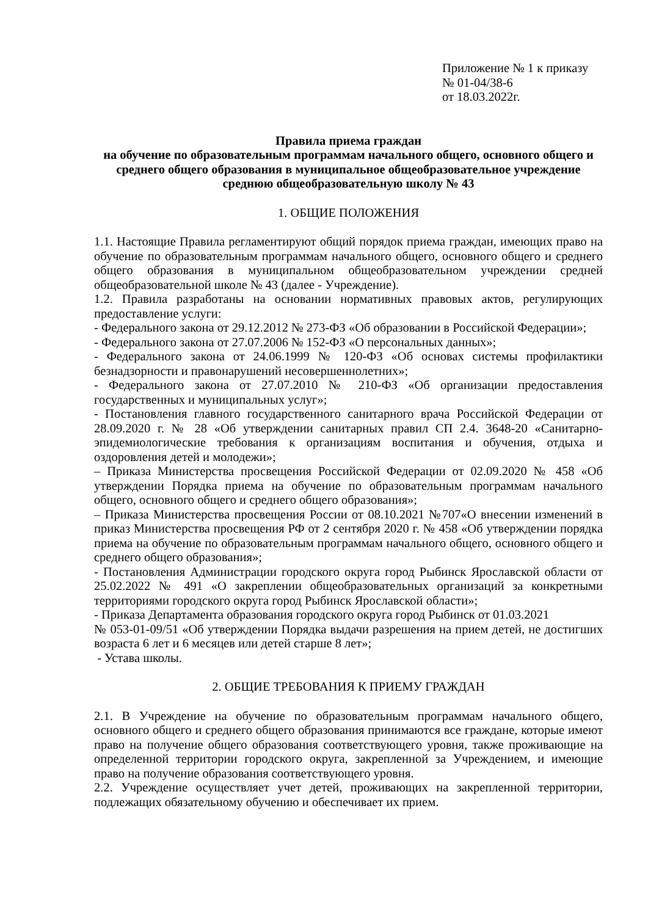Приложение № 1 к приказу
№ 01-04/38-6
от 18.03.2022г.
Правила приема граждан
на обучение по образовательным программам начального общего, основного общего и среднего общего образования в муниципальное общеобразовательное учреждение среднюю общеобразовательную школу № 43
1. ОБЩИЕ ПОЛОЖЕНИЯ
1.1. Настоящие Правила регламентируют общий порядок приема граждан, имеющих право на обучение по образовательным программам начального общего, основного общего и среднего общего образования в муниципальном общеобразовательном учреждении средней общеобразовательной школе № 43 (далее - Учреждение).
1.2. Правила разработаны на основании нормативных правовых актов, регулирующих предоставление услуги:
- Федерального закона от 29.12.2012 № 273-ФЗ «Об образовании в Российской Федерации»;
- Федерального закона от 27.07.2006 № 152-ФЗ «О персональных данных»;
- Федерального закона от 24.06.1999 № 120-ФЗ «Об основах системы профилактики безнадзорности и правонарушений несовершеннолетних»;
- Федерального закона от 27.07.2010 № 210-ФЗ «Об организации предоставления государственных и муниципальных услуг»;
- Постановления главного государственного санитарного врача Российской Федерации от 28.09.2020 г. № 28 «Об утверждении санитарных правил СП 2.4. 3648-20 «Санитарно-эпидемиологические требования к организациям воспитания и обучения, отдыха и оздоровления детей и молодежи»;
– Приказа Министерства просвещения Российской Федерации от 02.09.2020 № 458 «Об утверждении Порядка приема на обучение по образовательным программам начального общего, основного общего и среднего общего образования»;
– Приказа Министерства просвещения России от 08.10.2021 №707«О внесении изменений в приказ Министерства просвещения РФ от 2 сентября 2020 г. № 458 «Об утверждении порядка приема на обучение по образовательным программам начального общего, основного общего и среднего общего образования»;
- Постановления Администрации городского округа город Рыбинск Ярославской области от 25.02.2022 № 491 «О закреплении общеобразовательных организаций за конкретными территориями городского округа город Рыбинск Ярославской области»;
- Приказа Департамента образования городского округа город Рыбинск от 01.03.2021
№ 053-01-09/51 «Об утверждении Порядка выдачи разрешения на прием детей, не достигших возраста 6 лет и 6 месяцев или детей старше 8 лет»;
- Устава школы.
2. ОБЩИЕ ТРЕБОВАНИЯ К ПРИЕМУ ГРАЖДАН
2.1. В Учреждение на обучение по образовательным программам начального общего, основного общего и среднего общего образования принимаются все граждане, которые имеют право на получение общего образования соответствующего уровня, также проживающие на определенной территории городского округа, закрепленной за Учреждением, и имеющие право на получение образования соответствующего уровня.
2.2. Учреждение осуществляет учет детей, проживающих на закрепленной территории, подлежащих обязательному обучению и обеспечивает их прием.